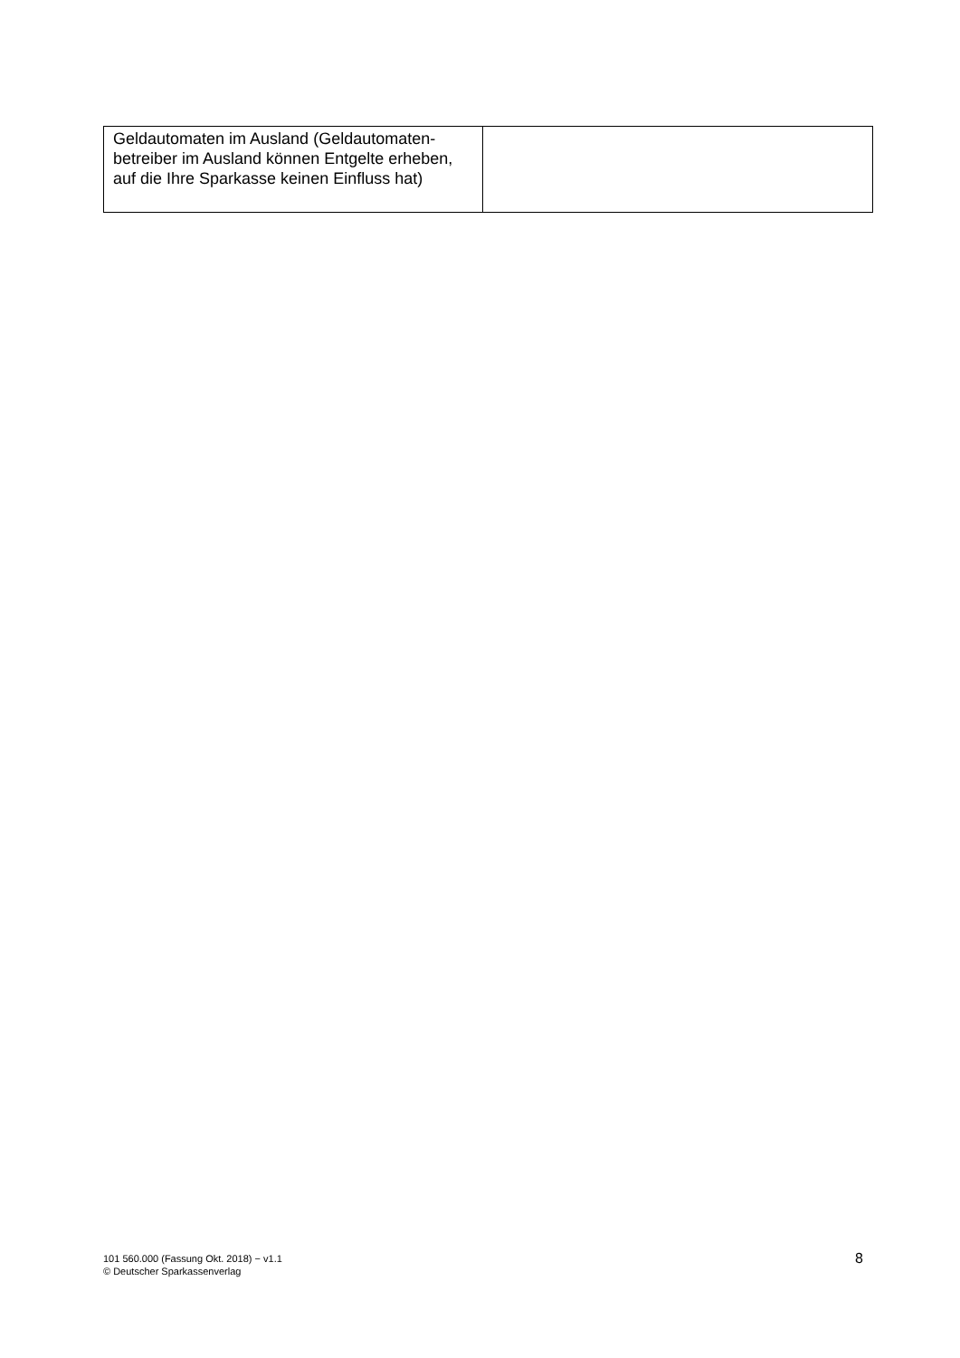| Geldautomaten im Ausland (Geldautomaten-betreiber im Ausland können Entgelte erheben, auf die Ihre Sparkasse keinen Einfluss hat) | |
101 560.000 (Fassung Okt. 2018) − v1.1
© Deutscher Sparkassenverlag
8